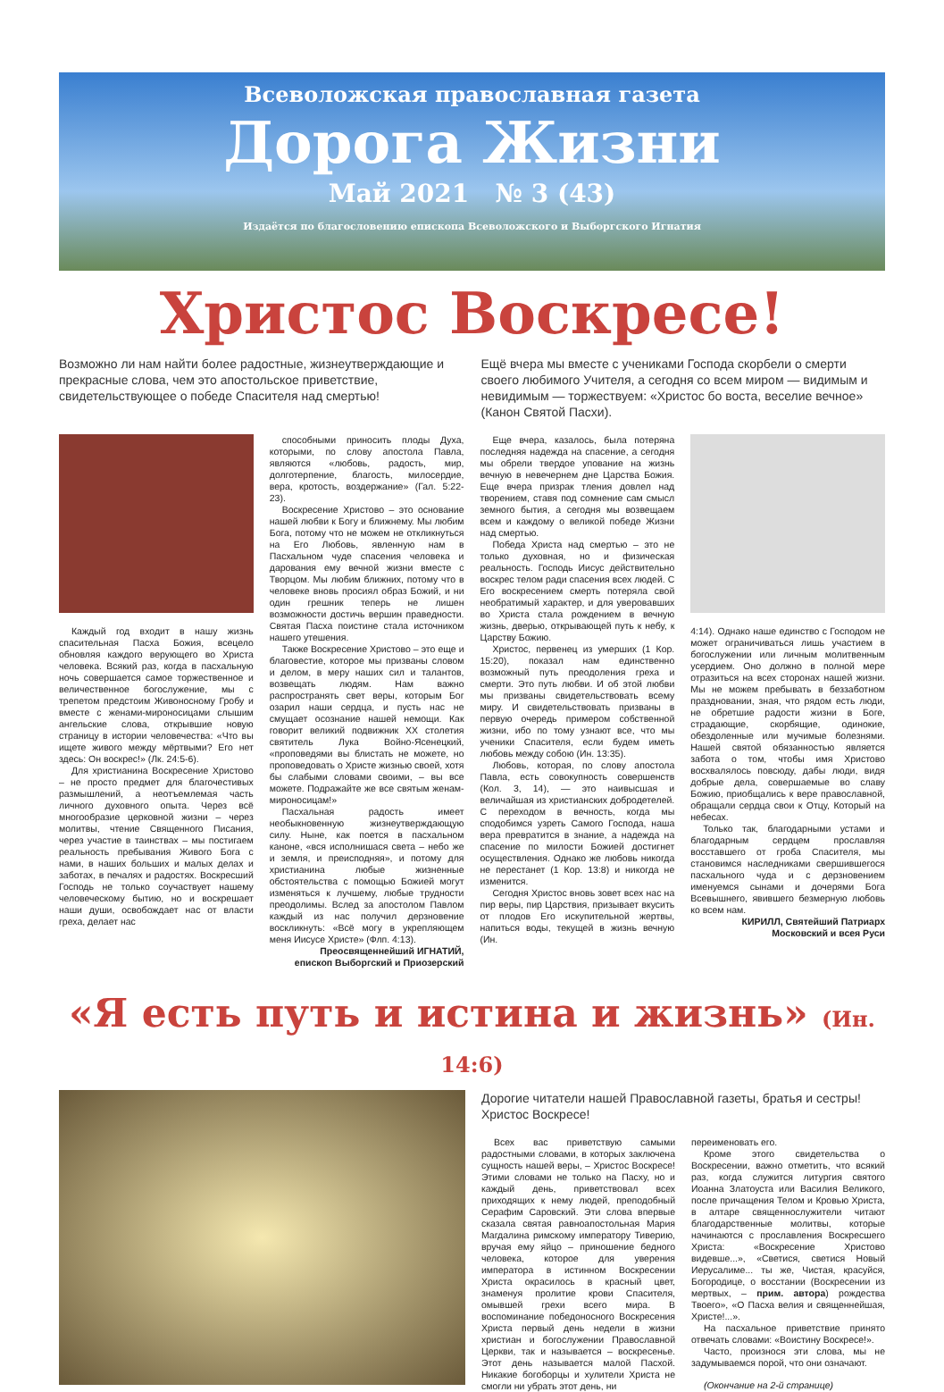Всеволожская православная газета
Дорога Жизни
Май 2021 № 3 (43)
Издаётся по благословению епископа Всеволожского и Выборгского Игнатия
Христос Воскресе!
Возможно ли нам найти более радостные, жизнеутверждающие и прекрасные слова, чем это апостольское приветствие, свидетельствующее о победе Спасителя над смертью!
Ещё вчера мы вместе с учениками Господа скорбели о смерти своего любимого Учителя, а сегодня со всем миром — видимым и невидимым — торжествуем: «Христос бо воста, веселие вечное» (Канон Святой Пасхи).
Каждый год входит в нашу жизнь спасительная Пасха Божия, всецело обновляя каждого верующего во Христа человека. Всякий раз, когда в пасхальную ночь совершается самое торжественное и величественное богослужение, мы с трепетом предстоим Живоносному Гробу и вместе с женами-мироносицами слышим ангельские слова, открывшие новую страницу в истории человечества: «Что вы ищете живого между мёртвыми? Его нет здесь: Он воскрес!» (Лк. 24:5-6).
Для христианина Воскресение Христово – не просто предмет для благочестивых размышлений, а неотъемлемая часть личного духовного опыта. Через всё многообразие церковной жизни – через молитвы, чтение Священного Писания, через участие в таинствах – мы постигаем реальность пребывания Живого Бога с нами, в наших больших и малых делах и заботах, в печалях и радостях. Воскресший Господь не только соучаствует нашему человеческому бытию, но и воскрешает наши души, освобождает нас от власти греха, делает нас
способными приносить плоды Духа, которыми, по слову апостола Павла, являются «любовь, радость, мир, долготерпение, благость, милосердие, вера, кротость, воздержание» (Гал. 5:22-23).
Воскресение Христово – это основание нашей любви к Богу и ближнему. Мы любим Бога, потому что не можем не откликнуться на Его Любовь, явленную нам в Пасхальном чуде спасения человека и дарования ему вечной жизни вместе с Творцом. Мы любим ближних, потому что в человеке вновь просиял образ Божий, и ни один грешник теперь не лишен возможности достичь вершин праведности. Святая Пасха поистине стала источником нашего утешения.
Также Воскресение Христово – это еще и благовестие, которое мы призваны словом и делом, в меру наших сил и талантов, возвещать людям. Нам важно распространять свет веры, которым Бог озарил наши сердца, и пусть нас не смущает осознание нашей немощи. Как говорит великий подвижник XX столетия святитель Лука Войно-Ясенецкий, «проповедями вы блистать не можете, но проповедовать о Христе жизнью своей, хотя бы слабыми словами своими, – вы все можете. Подражайте же все святым женам-мироносицам!»
Пасхальная радость имеет необыкновенную жизнеутверждающую силу. Ныне, как поется в пасхальном каноне, «вся исполнишася света – небо же и земля, и преисподняя», и потому для христианина любые жизненные обстоятельства с помощью Божией могут изменяться к лучшему, любые трудности преодолимы. Вслед за апостолом Павлом каждый из нас получил дерзновение воскликнуть: «Всё могу в укрепляющем меня Иисусе Христе» (Флп. 4:13).
Преосвященнейший ИГНАТИЙ,
епископ Выборгский и Приозерский
Еще вчера, казалось, была потеряна последняя надежда на спасение, а сегодня мы обрели твердое упование на жизнь вечную в невечернем дне Царства Божия. Еще вчера призрак тления довлел над творением, ставя под сомнение сам смысл земного бытия, а сегодня мы возвещаем всем и каждому о великой победе Жизни над смертью.
Победа Христа над смертью – это не только духовная, но и физическая реальность. Господь Иисус действительно воскрес телом ради спасения всех людей. С Его воскресением смерть потеряла свой необратимый характер, и для уверовавших во Христа стала рождением в вечную жизнь, дверью, открывающей путь к небу, к Царству Божию.
Христос, первенец из умерших (1 Кор. 15:20), показал нам единственно возможный путь преодоления греха и смерти. Это путь любви. И об этой любви мы призваны свидетельствовать всему миру. И свидетельствовать призваны в первую очередь примером собственной жизни, ибо по тому узнают все, что мы ученики Спасителя, если будем иметь любовь между собою (Ин. 13:35).
Любовь, которая, по слову апостола Павла, есть совокупность совершенств (Кол. 3, 14), — это наивысшая и величайшая из христианских добродетелей. С переходом в вечность, когда мы сподобимся узреть Самого Господа, наша вера превратится в знание, а надежда на спасение по милости Божией достигнет осуществления. Однако же любовь никогда не перестанет (1 Кор. 13:8) и никогда не изменится.
Сегодня Христос вновь зовет всех нас на пир веры, пир Царствия, призывает вкусить от плодов Его искупительной жертвы, напиться воды, текущей в жизнь вечную (Ин.
4:14). Однако наше единство с Господом не может ограничиваться лишь участием в богослужении или личным молитвенным усердием. Оно должно в полной мере отразиться на всех сторонах нашей жизни. Мы не можем пребывать в беззаботном праздновании, зная, что рядом есть люди, не обретшие радости жизни в Боге, страдающие, скорбящие, одинокие, обездоленные или мучимые болезнями. Нашей святой обязанностью является забота о том, чтобы имя Христово восхвалялось повсюду, дабы люди, видя добрые дела, совершаемые во славу Божию, приобщались к вере православной, обращали сердца свои к Отцу, Который на небесах.
Только так, благодарными устами и благодарным сердцем прославляя восставшего от гроба Спасителя, мы становимся наследниками свершившегося пасхального чуда и с дерзновением именуемся сынами и дочерями Бога Всевышнего, явившего безмерную любовь ко всем нам.
КИРИЛЛ, Святейший Патриарх
Московский и всея Руси
«Я есть путь и истина и жизнь» (Ин. 14:6)
Дорогие читатели нашей Православной газеты, братья и сестры! Христос Воскресе!
Всех вас приветствую самыми радостными словами, в которых заключена сущность нашей веры, – Христос Воскресе! Этими словами не только на Пасху, но и каждый день, приветствовал всех приходящих к нему людей, преподобный Серафим Саровский. Эти слова впервые сказала святая равноапостольная Мария Магдалина римскому императору Тиверию, вручая ему яйцо – приношение бедного человека, которое для уверения императора в истинном Воскресении Христа окрасилось в красный цвет, знаменуя пролитие крови Спасителя, омывшей грехи всего мира. В воспоминание победоносного Воскресения Христа первый день недели в жизни христиан и богослужении Православной Церкви, так и называется – воскресенье. Этот день называется малой Пасхой. Никакие богоборцы и хулители Христа не смогли ни убрать этот день, ни
переименовать его.
Кроме этого свидетельства о Воскресении, важно отметить, что всякий раз, когда служится литургия святого Иоанна Златоуста или Василия Великого, после причащения Телом и Кровью Христа, в алтаре священнослужители читают благодарственные молитвы, которые начинаются с прославления Воскресшего Христа: «Воскресение Христово видевше...», «Светися, светися Новый Иерусалиме... ты же, Чистая, красуйся, Богородице, о восстании (Воскресении из мертвых, – прим. автора) рождества Твоего», «О Пасха велия и священнейшая, Христе!...».
На пасхальное приветствие принято отвечать словами: «Воистину Воскресе!».
Часто, произнося эти слова, мы не задумываемся порой, что они означают.
(Окончание на 2-й странице)